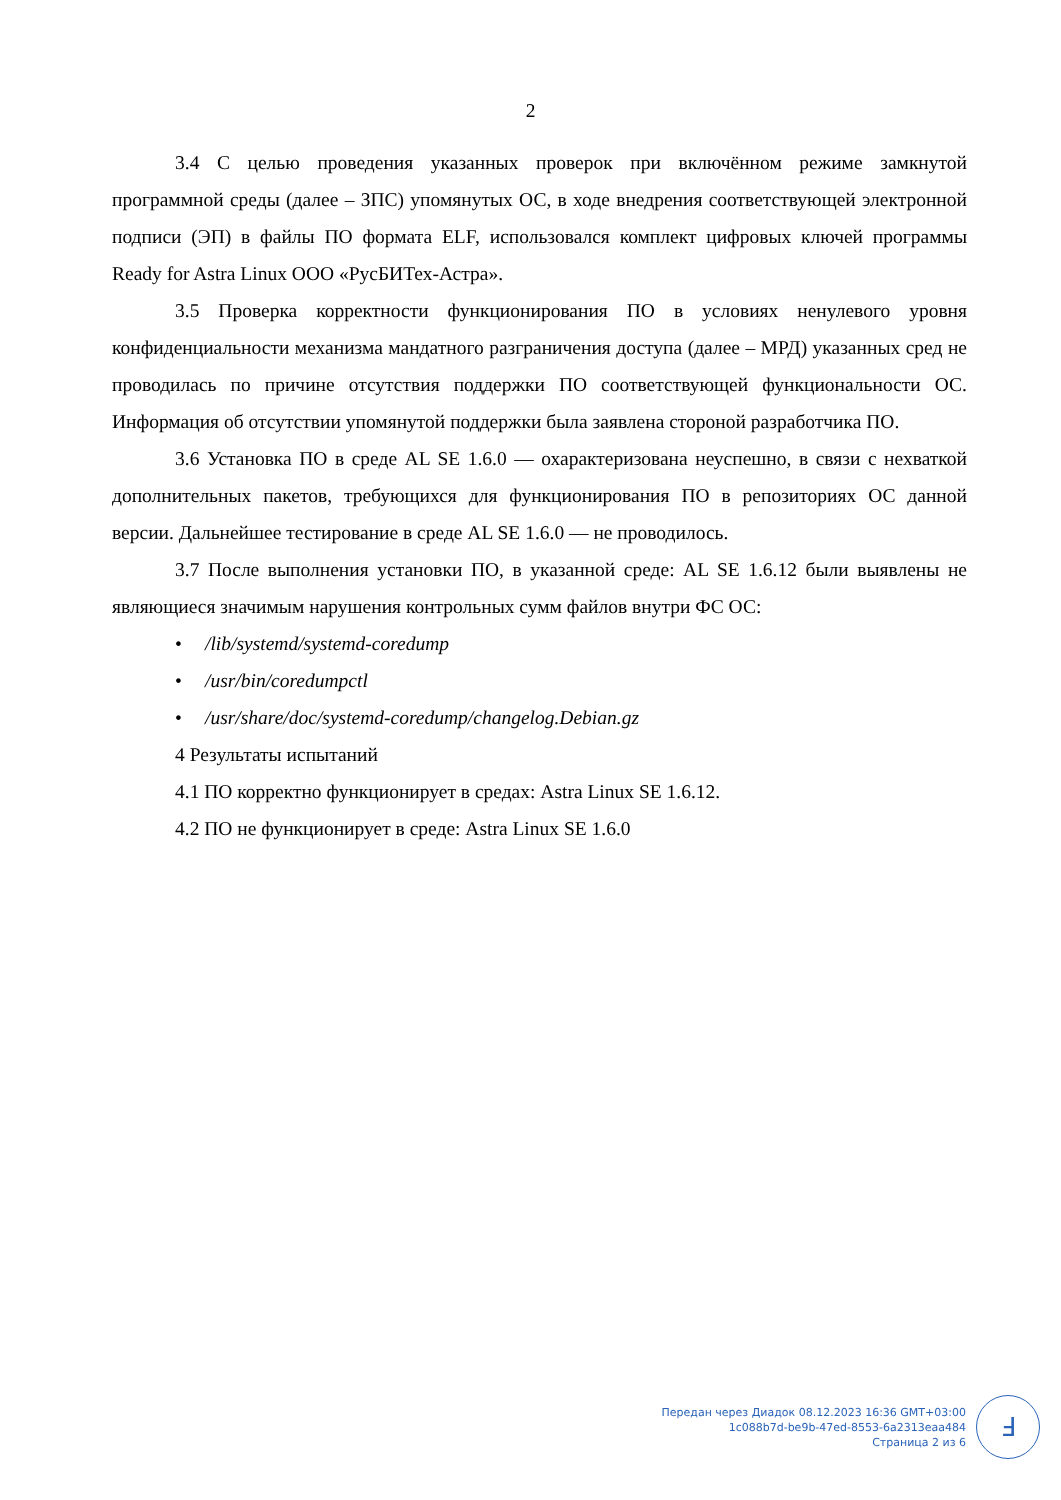2
3.4 С целью проведения указанных проверок при включённом режиме замкнутой программной среды (далее – ЗПС) упомянутых ОС, в ходе внедрения соответствующей электронной подписи (ЭП) в файлы ПО формата ELF, использовался комплект цифровых ключей программы Ready for Astra Linux ООО «РусБИТех-Астра».
3.5 Проверка корректности функционирования ПО в условиях ненулевого уровня конфиденциальности механизма мандатного разграничения доступа (далее – МРД) указанных сред не проводилась по причине отсутствия поддержки ПО соответствующей функциональности ОС. Информация об отсутствии упомянутой поддержки была заявлена стороной разработчика ПО.
3.6 Установка ПО в среде AL SE 1.6.0 — охарактеризована неуспешно, в связи с нехваткой дополнительных пакетов, требующихся для функционирования ПО в репозиториях ОС данной версии. Дальнейшее тестирование в среде AL SE 1.6.0 — не проводилось.
3.7 После выполнения установки ПО, в указанной среде: AL SE 1.6.12 были выявлены не являющиеся значимым нарушения контрольных сумм файлов внутри ФС ОС:
• /lib/systemd/systemd-coredump
• /usr/bin/coredumpctl
• /usr/share/doc/systemd-coredump/changelog.Debian.gz
4 Результаты испытаний
4.1 ПО корректно функционирует в средах: Astra Linux SE 1.6.12.
4.2 ПО не функционирует в среде: Astra Linux SE 1.6.0
Передан через Диадок 08.12.2023 16:36 GMT+03:00
1c088b7d-be9b-47ed-8553-6a2313eaa484
Страница 2 из 6
Ⅎ